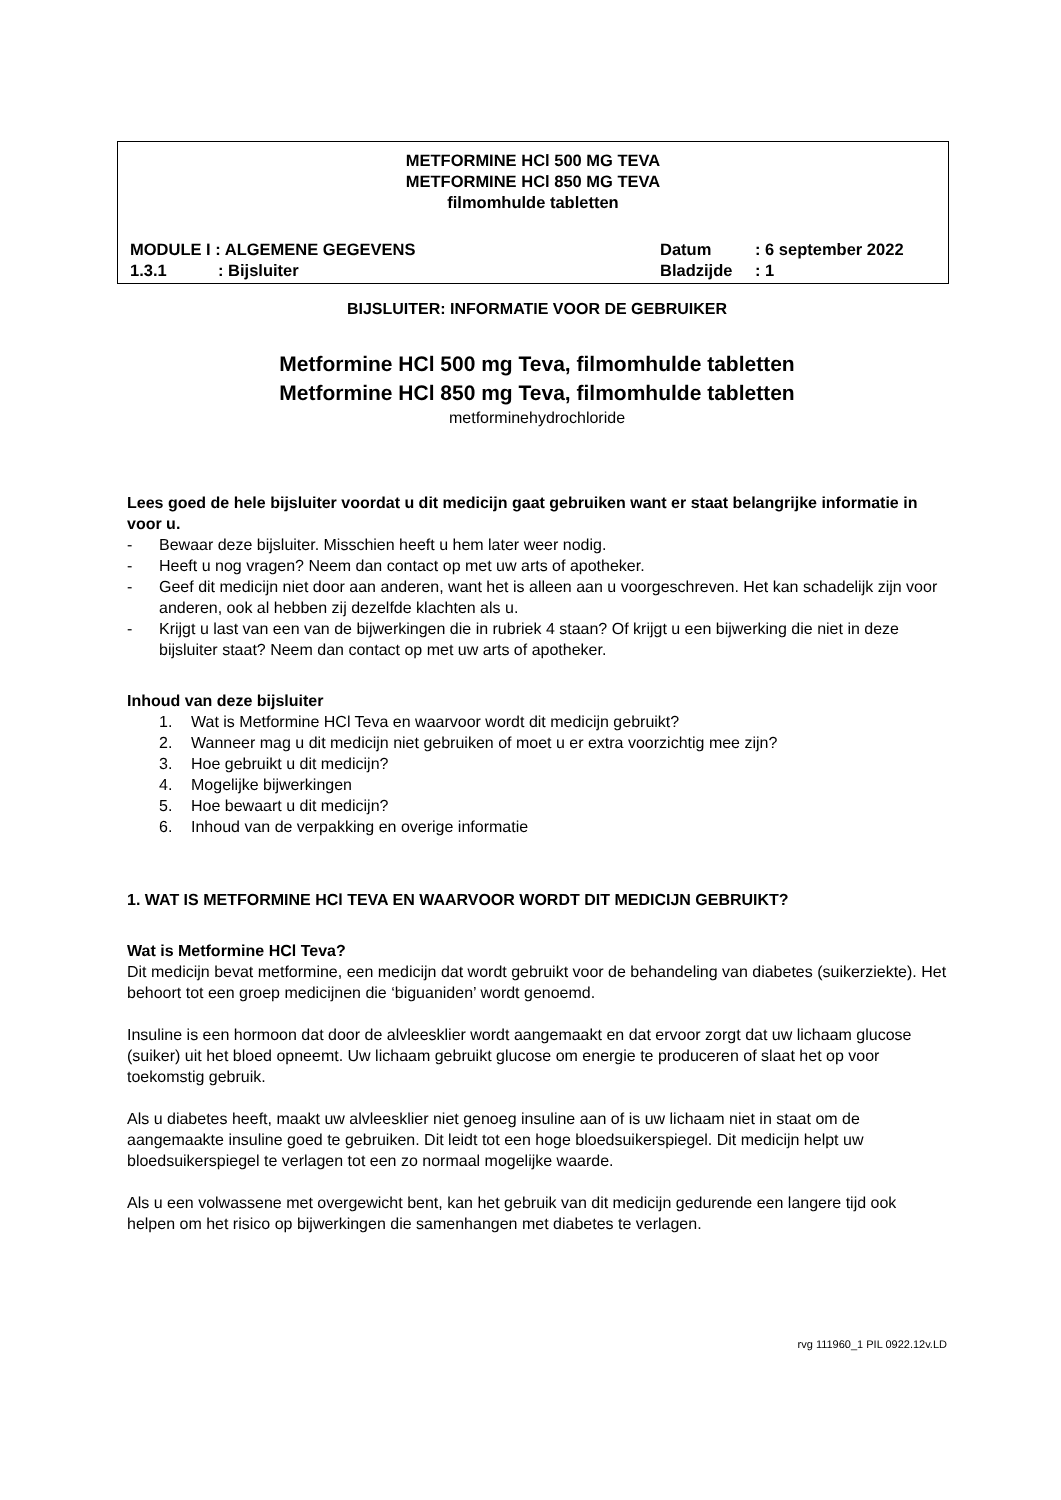METFORMINE HCl 500 MG TEVA
METFORMINE HCl 850 MG TEVA
filmomhulde tabletten
MODULE I : ALGEMENE GEGEVENS Datum: 6 september 2022
1.3.1: Bijsluiter Bladzijde: 1
BIJSLUITER: INFORMATIE VOOR DE GEBRUIKER
Metformine HCl 500 mg Teva, filmomhulde tabletten
Metformine HCl 850 mg Teva, filmomhulde tabletten
metforminehydrochloride
Lees goed de hele bijsluiter voordat u dit medicijn gaat gebruiken want er staat belangrijke informatie in voor u.
- Bewaar deze bijsluiter. Misschien heeft u hem later weer nodig.
- Heeft u nog vragen? Neem dan contact op met uw arts of apotheker.
- Geef dit medicijn niet door aan anderen, want het is alleen aan u voorgeschreven. Het kan schadelijk zijn voor anderen, ook al hebben zij dezelfde klachten als u.
- Krijgt u last van een van de bijwerkingen die in rubriek 4 staan? Of krijgt u een bijwerking die niet in deze bijsluiter staat? Neem dan contact op met uw arts of apotheker.
Inhoud van deze bijsluiter
1. Wat is Metformine HCl Teva en waarvoor wordt dit medicijn gebruikt?
2. Wanneer mag u dit medicijn niet gebruiken of moet u er extra voorzichtig mee zijn?
3. Hoe gebruikt u dit medicijn?
4. Mogelijke bijwerkingen
5. Hoe bewaart u dit medicijn?
6. Inhoud van de verpakking en overige informatie
1. WAT IS METFORMINE HCl TEVA EN WAARVOOR WORDT DIT MEDICIJN GEBRUIKT?
Wat is Metformine HCl Teva?
Dit medicijn bevat metformine, een medicijn dat wordt gebruikt voor de behandeling van diabetes (suikerziekte). Het behoort tot een groep medicijnen die ‘biguaniden’ wordt genoemd.
Insuline is een hormoon dat door de alvleesklier wordt aangemaakt en dat ervoor zorgt dat uw lichaam glucose (suiker) uit het bloed opneemt. Uw lichaam gebruikt glucose om energie te produceren of slaat het op voor toekomstig gebruik.
Als u diabetes heeft, maakt uw alvleesklier niet genoeg insuline aan of is uw lichaam niet in staat om de aangemaakte insuline goed te gebruiken. Dit leidt tot een hoge bloedsuikerspiegel. Dit medicijn helpt uw bloedsuikerspiegel te verlagen tot een zo normaal mogelijke waarde.
Als u een volwassene met overgewicht bent, kan het gebruik van dit medicijn gedurende een langere tijd ook helpen om het risico op bijwerkingen die samenhangen met diabetes te verlagen.
rvg 111960_1 PIL 0922.12v.LD